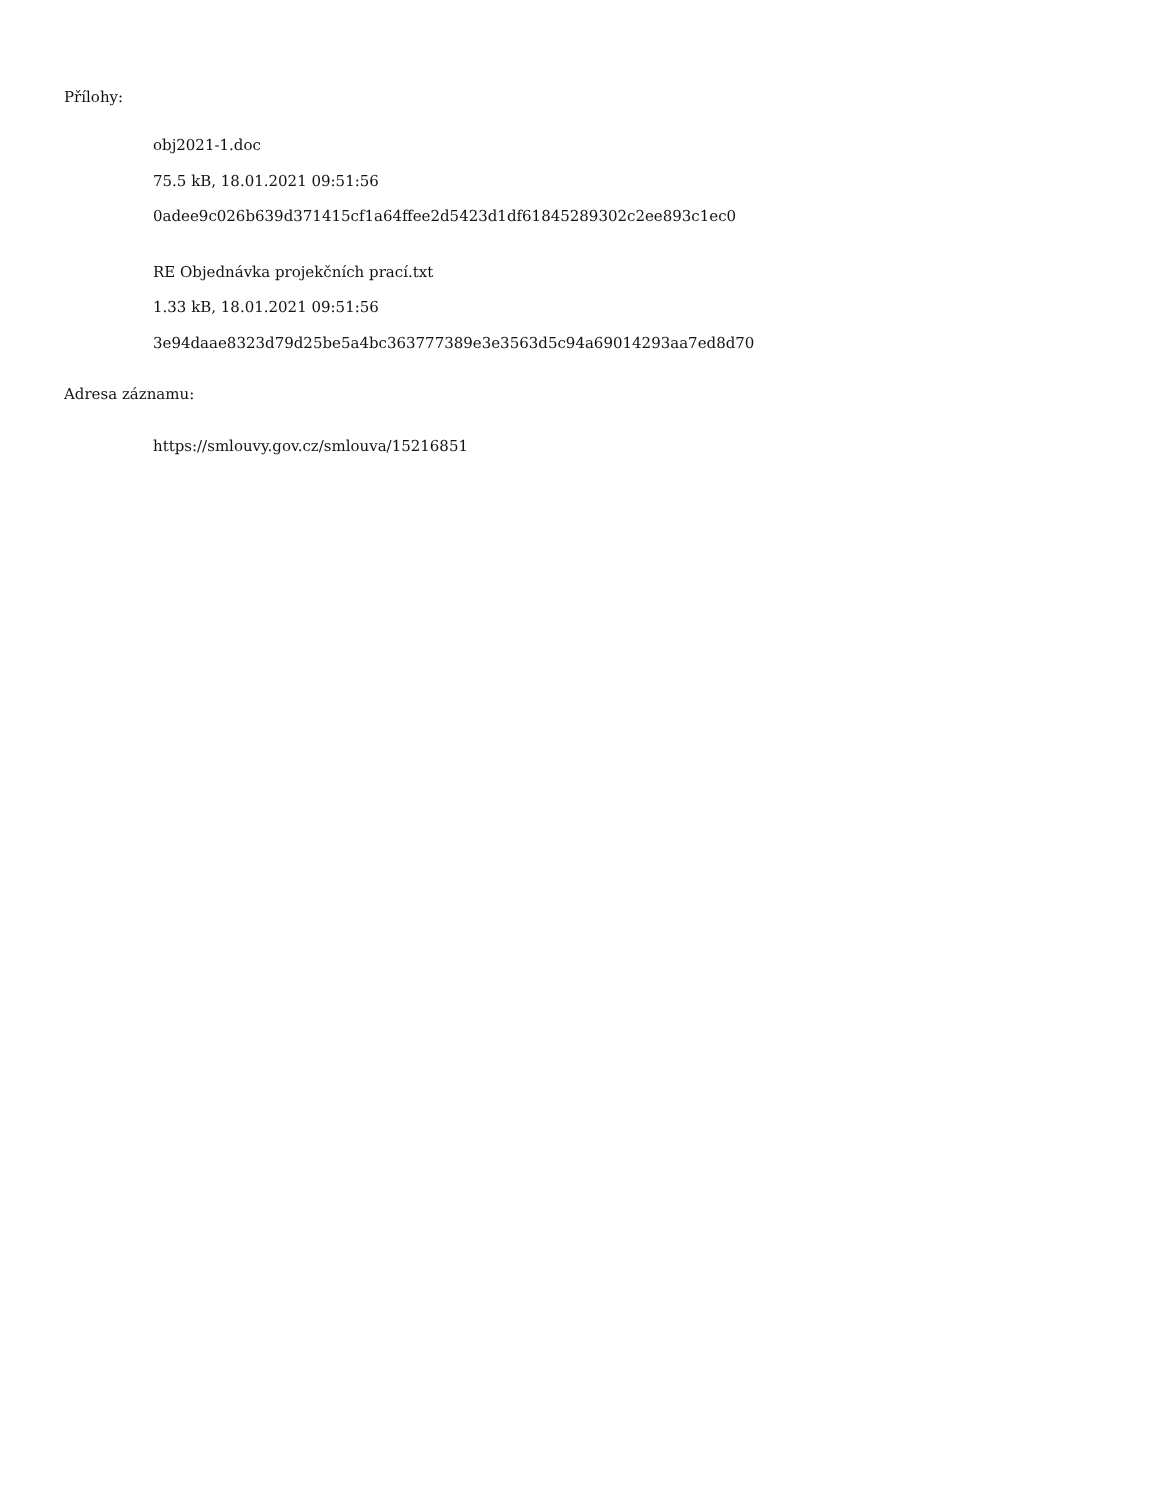Přílohy:
obj2021-1.doc
75.5 kB, 18.01.2021 09:51:56
0adee9c026b639d371415cf1a64ffee2d5423d1df61845289302c2ee893c1ec0
RE Objednávka projekčních prací.txt
1.33 kB, 18.01.2021 09:51:56
3e94daae8323d79d25be5a4bc363777389e3e3563d5c94a69014293aa7ed8d70
Adresa záznamu:
https://smlouvy.gov.cz/smlouva/15216851